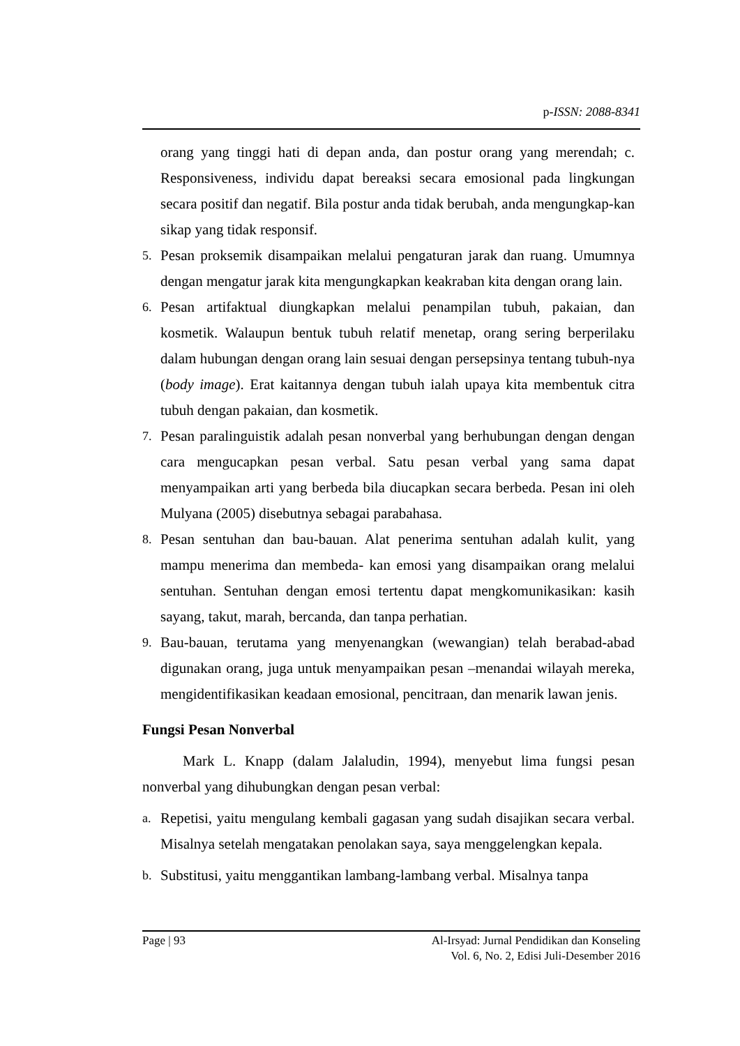p-ISSN: 2088-8341
orang yang tinggi hati di depan anda, dan postur orang yang merendah; c. Responsiveness, individu dapat bereaksi secara emosional pada lingkungan secara positif dan negatif. Bila postur anda tidak berubah, anda mengungkap-kan sikap yang tidak responsif.
5. Pesan proksemik disampaikan melalui pengaturan jarak dan ruang. Umumnya dengan mengatur jarak kita mengungkapkan keakraban kita dengan orang lain.
6. Pesan artifaktual diungkapkan melalui penampilan tubuh, pakaian, dan kosmetik. Walaupun bentuk tubuh relatif menetap, orang sering berperilaku dalam hubungan dengan orang lain sesuai dengan persepsinya tentang tubuh-nya (body image). Erat kaitannya dengan tubuh ialah upaya kita membentuk citra tubuh dengan pakaian, dan kosmetik.
7. Pesan paralinguistik adalah pesan nonverbal yang berhubungan dengan dengan cara mengucapkan pesan verbal. Satu pesan verbal yang sama dapat menyampaikan arti yang berbeda bila diucapkan secara berbeda. Pesan ini oleh Mulyana (2005) disebutnya sebagai parabahasa.
8. Pesan sentuhan dan bau-bauan. Alat penerima sentuhan adalah kulit, yang mampu menerima dan membeda- kan emosi yang disampaikan orang melalui sentuhan. Sentuhan dengan emosi tertentu dapat mengkomunikasikan: kasih sayang, takut, marah, bercanda, dan tanpa perhatian.
9. Bau-bauan, terutama yang menyenangkan (wewangian) telah berabad-abad digunakan orang, juga untuk menyampaikan pesan –menandai wilayah mereka, mengidentifikasikan keadaan emosional, pencitraan, dan menarik lawan jenis.
Fungsi Pesan Nonverbal
Mark L. Knapp (dalam Jalaludin, 1994), menyebut lima fungsi pesan nonverbal yang dihubungkan dengan pesan verbal:
a. Repetisi, yaitu mengulang kembali gagasan yang sudah disajikan secara verbal. Misalnya setelah mengatakan penolakan saya, saya menggelengkan kepala.
b. Substitusi, yaitu menggantikan lambang-lambang verbal. Misalnya tanpa
Page | 93 Al-Irsyad: Jurnal Pendidikan dan Konseling
Vol. 6, No. 2, Edisi Juli-Desember 2016